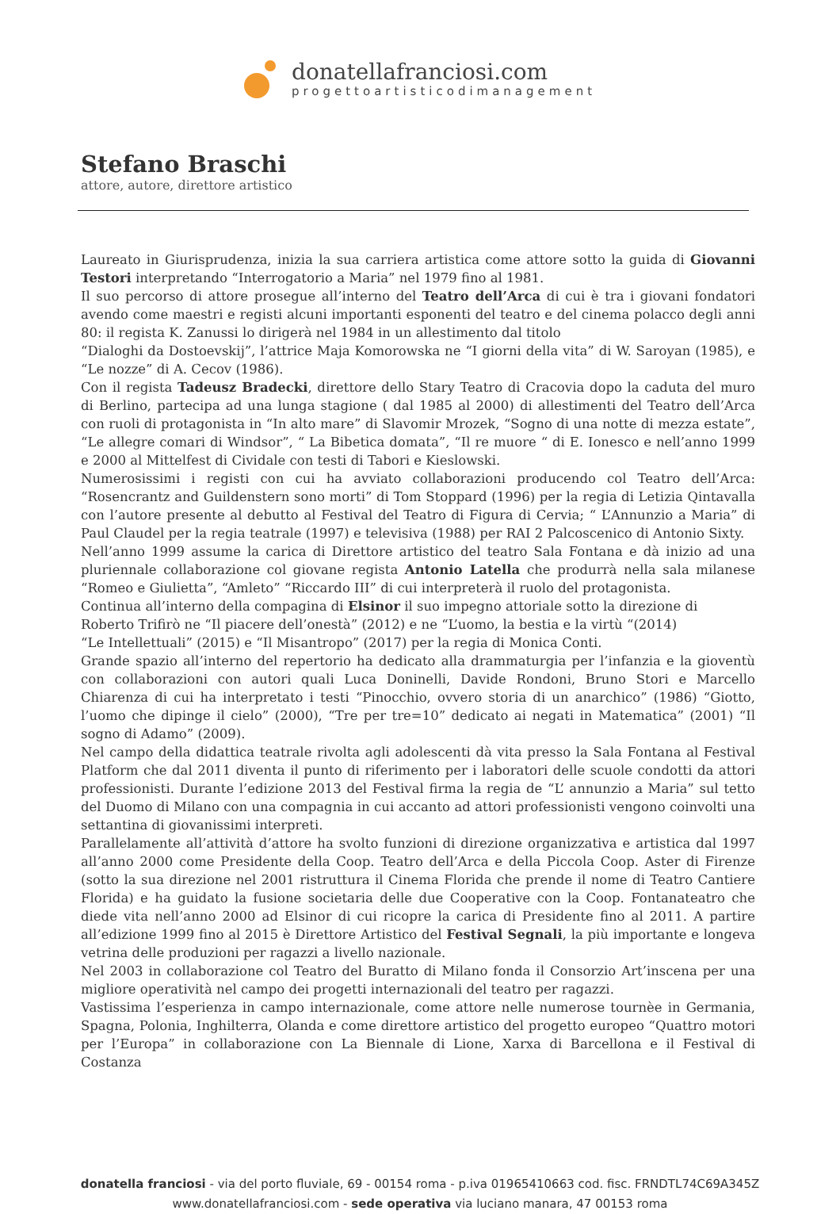donatellafranciosi.com
progettoartisticodimanagement
Stefano Braschi
attore, autore, direttore artistico
Laureato in Giurisprudenza, inizia la sua carriera artistica come attore sotto la guida di Giovanni Testori interpretando “Interrogatorio a Maria” nel 1979 fino al 1981.
Il suo percorso di attore prosegue all’interno del Teatro dell’Arca di cui è tra i giovani fondatori avendo come maestri e registi alcuni importanti esponenti del teatro e del cinema polacco degli anni 80: il regista K. Zanussi lo dirigerà nel 1984 in un allestimento dal titolo
“Dialoghi da Dostoevskij”, l’attrice Maja Komorowska ne “I giorni della vita” di W. Saroyan (1985), e “Le nozze” di A. Cecov (1986).
Con il regista Tadeusz Bradecki, direttore dello Stary Teatro di Cracovia dopo la caduta del muro di Berlino, partecipa ad una lunga stagione ( dal 1985 al 2000) di allestimenti del Teatro dell’Arca con ruoli di protagonista in “In alto mare” di Slavomir Mrozek, “Sogno di una notte di mezza estate”, “Le allegre comari di Windsor”, “ La Bibetica domata”, “Il re muore “ di E. Ionesco e nell’anno 1999 e 2000 al Mittelfest di Cividale con testi di Tabori e Kieslowski.
Numerosissimi i registi con cui ha avviato collaborazioni producendo col Teatro dell’Arca: “Rosencrantz and Guildenstern sono morti” di Tom Stoppard (1996) per la regia di Letizia Qintavalla con l’autore presente al debutto al Festival del Teatro di Figura di Cervia; “ L’Annunzio a Maria” di Paul Claudel per la regia teatrale (1997) e televisiva (1988) per RAI 2 Palcoscenico di Antonio Sixty.
Nell’anno 1999 assume la carica di Direttore artistico del teatro Sala Fontana e dà inizio ad una pluriennale collaborazione col giovane regista Antonio Latella che produrrà nella sala milanese “Romeo e Giulietta”, “Amleto” “Riccardo III” di cui interpreterà il ruolo del protagonista.
Continua all’interno della compagina di Elsinor il suo impegno attoriale sotto la direzione di
Roberto Trifirò ne “Il piacere dell’onestà” (2012) e ne “L’uomo, la bestia e la virtù “(2014)
“Le Intellettuali” (2015) e “Il Misantropo” (2017) per la regia di Monica Conti.
Grande spazio all’interno del repertorio ha dedicato alla drammaturgia per l’infanzia e la gioventù con collaborazioni con autori quali Luca Doninelli, Davide Rondoni, Bruno Stori e Marcello Chiarenza di cui ha interpretato i testi “Pinocchio, ovvero storia di un anarchico” (1986) “Giotto, l’uomo che dipinge il cielo” (2000), “Tre per tre=10” dedicato ai negati in Matematica” (2001) “Il sogno di Adamo” (2009).
Nel campo della didattica teatrale rivolta agli adolescenti dà vita presso la Sala Fontana al Festival Platform che dal 2011 diventa il punto di riferimento per i laboratori delle scuole condotti da attori professionisti. Durante l’edizione 2013 del Festival firma la regia de “L’ annunzio a Maria” sul tetto del Duomo di Milano con una compagnia in cui accanto ad attori professionisti vengono coinvolti una settantina di giovanissimi interpreti.
Parallelamente all’attività d’attore ha svolto funzioni di direzione organizzativa e artistica dal 1997 all’anno 2000 come Presidente della Coop. Teatro dell’Arca e della Piccola Coop. Aster di Firenze (sotto la sua direzione nel 2001 ristruttura il Cinema Florida che prende il nome di Teatro Cantiere Florida) e ha guidato la fusione societaria delle due Cooperative con la Coop. Fontanateatro che diede vita nell’anno 2000 ad Elsinor di cui ricopre la carica di Presidente fino al 2011. A partire all’edizione 1999 fino al 2015 è Direttore Artistico del Festival Segnali, la più importante e longeva vetrina delle produzioni per ragazzi a livello nazionale.
Nel 2003 in collaborazione col Teatro del Buratto di Milano fonda il Consorzio Art’inscena per una migliore operatività nel campo dei progetti internazionali del teatro per ragazzi.
Vastissima l’esperienza in campo internazionale, come attore nelle numerose tournèe in Germania, Spagna, Polonia, Inghilterra, Olanda e come direttore artistico del progetto europeo “Quattro motori per l’Europa” in collaborazione con La Biennale di Lione, Xarxa di Barcellona e il Festival di Costanza
donatella franciosi - via del porto fluviale, 69 - 00154 roma - p.iva 01965410663 cod. fisc. FRNDTL74C69A345Z
www.donatellafranciosi.com - sede operativa via luciano manara, 47 00153 roma